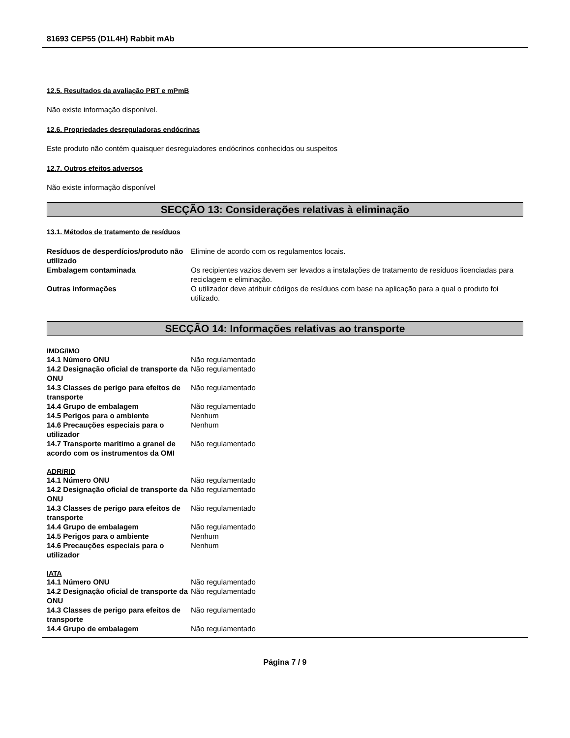81693 CEP55 (D1L4H) Rabbit mAb
12.5. Resultados da avaliação PBT e mPmB
Não existe informação disponível.
12.6. Propriedades desreguladoras endócrinas
Este produto não contém quaisquer desreguladores endócrinos conhecidos ou suspeitos
12.7. Outros efeitos adversos
Não existe informação disponível
SECÇÃO 13: Considerações relativas à eliminação
13.1. Métodos de tratamento de resíduos
| Resíduos de desperdícios/produto não utilizado | Elimine de acordo com os regulamentos locais. |
| Embalagem contaminada | Os recipientes vazios devem ser levados a instalações de tratamento de resíduos licenciadas para reciclagem e eliminação. |
| Outras informações | O utilizador deve atribuir códigos de resíduos com base na aplicação para a qual o produto foi utilizado. |
SECÇÃO 14: Informações relativas ao transporte
IMDG/IMO
| 14.1 Número ONU | Não regulamentado |
| 14.2 Designação oficial de transporte da ONU | Não regulamentado |
| 14.3 Classes de perigo para efeitos de transporte | Não regulamentado |
| 14.4 Grupo de embalagem | Não regulamentado |
| 14.5 Perigos para o ambiente | Nenhum |
| 14.6 Precauções especiais para o utilizador | Nenhum |
| 14.7 Transporte marítimo a granel de acordo com os instrumentos da OMI | Não regulamentado |
ADR/RID
| 14.1 Número ONU | Não regulamentado |
| 14.2 Designação oficial de transporte da ONU | Não regulamentado |
| 14.3 Classes de perigo para efeitos de transporte | Não regulamentado |
| 14.4 Grupo de embalagem | Não regulamentado |
| 14.5 Perigos para o ambiente | Nenhum |
| 14.6 Precauções especiais para o utilizador | Nenhum |
IATA
| 14.1 Número ONU | Não regulamentado |
| 14.2 Designação oficial de transporte da ONU | Não regulamentado |
| 14.3 Classes de perigo para efeitos de transporte | Não regulamentado |
| 14.4 Grupo de embalagem | Não regulamentado |
Página 7 / 9